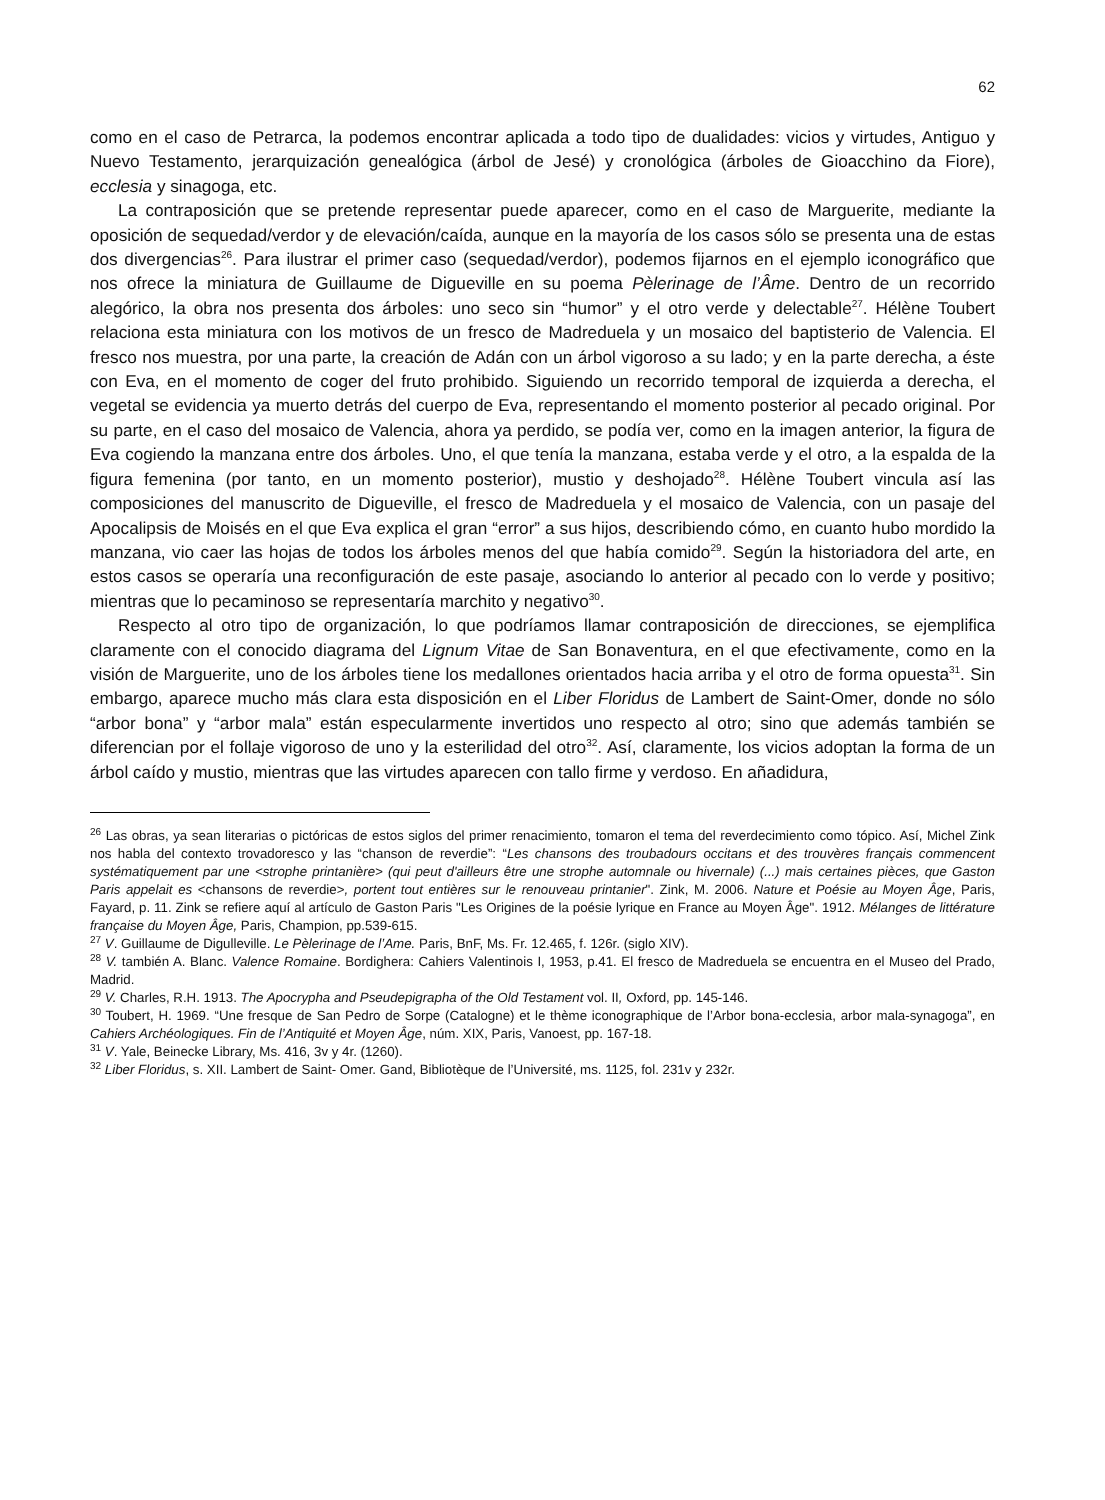62
como en el caso de Petrarca, la podemos encontrar aplicada a todo tipo de dualidades: vicios y virtudes, Antiguo y Nuevo Testamento, jerarquización genealógica (árbol de Jesé) y cronológica (árboles de Gioacchino da Fiore), ecclesia y sinagoga, etc.
La contraposición que se pretende representar puede aparecer, como en el caso de Marguerite, mediante la oposición de sequedad/verdor y de elevación/caída, aunque en la mayoría de los casos sólo se presenta una de estas dos divergencias<sup>26</sup>. Para ilustrar el primer caso (sequedad/verdor), podemos fijarnos en el ejemplo iconográfico que nos ofrece la miniatura de Guillaume de Digueville en su poema Pèlerinage de l’Âme. Dentro de un recorrido alegórico, la obra nos presenta dos árboles: uno seco sin “humor” y el otro verde y delectable<sup>27</sup>. Hélène Toubert relaciona esta miniatura con los motivos de un fresco de Madreduela y un mosaico del baptisterio de Valencia. El fresco nos muestra, por una parte, la creación de Adán con un árbol vigoroso a su lado; y en la parte derecha, a éste con Eva, en el momento de coger del fruto prohibido. Siguiendo un recorrido temporal de izquierda a derecha, el vegetal se evidencia ya muerto detrás del cuerpo de Eva, representando el momento posterior al pecado original. Por su parte, en el caso del mosaico de Valencia, ahora ya perdido, se podía ver, como en la imagen anterior, la figura de Eva cogiendo la manzana entre dos árboles. Uno, el que tenía la manzana, estaba verde y el otro, a la espalda de la figura femenina (por tanto, en un momento posterior), mustio y deshojado<sup>28</sup>. Hélène Toubert vincula así las composiciones del manuscrito de Digueville, el fresco de Madreduela y el mosaico de Valencia, con un pasaje del Apocalipsis de Moisés en el que Eva explica el gran “error” a sus hijos, describiendo cómo, en cuanto hubo mordido la manzana, vio caer las hojas de todos los árboles menos del que había comido<sup>29</sup>. Según la historiadora del arte, en estos casos se operaría una reconfiguración de este pasaje, asociando lo anterior al pecado con lo verde y positivo; mientras que lo pecaminoso se representaría marchito y negativo<sup>30</sup>.
Respecto al otro tipo de organización, lo que podríamos llamar contraposición de direcciones, se ejemplifica claramente con el conocido diagrama del Lignum Vitae de San Bonaventura, en el que efectivamente, como en la visión de Marguerite, uno de los árboles tiene los medallones orientados hacia arriba y el otro de forma opuesta<sup>31</sup>. Sin embargo, aparece mucho más clara esta disposición en el Liber Floridus de Lambert de Saint-Omer, donde no sólo “arbor bona” y “arbor mala” están especularmente invertidos uno respecto al otro; sino que además también se diferencian por el follaje vigoroso de uno y la esterilidad del otro<sup>32</sup>. Así, claramente, los vicios adoptan la forma de un árbol caído y mustio, mientras que las virtudes aparecen con tallo firme y verdoso. En añadidura,
<sup>26</sup> Las obras, ya sean literarias o pictóricas de estos siglos del primer renacimiento, tomaron el tema del reverdecimiento como tópico. Así, Michel Zink nos habla del contexto trovadoresco y las “chanson de reverdie”: “Les chansons des troubadours occitans et des trouvères français commencent systématiquement par une <strophe printanière> (qui peut d'ailleurs être une strophe automnale ou hivernale) (...) mais certaines pièces, que Gaston Paris appelait es <chansons de reverdie>, portent tout entières sur le renouveau printanier". Zink, M. 2006. Nature et Poésie au Moyen Âge, Paris, Fayard, p. 11. Zink se refiere aquí al artículo de Gaston Paris "Les Origines de la poésie lyrique en France au Moyen Âge". 1912. Mélanges de littérature française du Moyen Âge, Paris, Champion, pp.539-615.
<sup>27</sup> V. Guillaume de Digulleville. Le Pèlerinage de l’Ame. Paris, BnF, Ms. Fr. 12.465, f. 126r. (siglo XIV).
<sup>28</sup> V. también A. Blanc. Valence Romaine. Bordighera: Cahiers Valentinois I, 1953, p.41. El fresco de Madreduela se encuentra en el Museo del Prado, Madrid.
<sup>29</sup> V. Charles, R.H. 1913. The Apocrypha and Pseudepigrapha of the Old Testament vol. II, Oxford, pp. 145-146.
<sup>30</sup> Toubert, H. 1969. “Une fresque de San Pedro de Sorpe (Catalogne) et le thème iconographique de l’Arbor bona-ecclesia, arbor mala-synagoga”, en Cahiers Archéologiques. Fin de l’Antiquité et Moyen Âge, núm. XIX, Paris, Vanoest, pp. 167-18.
<sup>31</sup> V. Yale, Beinecke Library, Ms. 416, 3v y 4r. (1260).
<sup>32</sup> Liber Floridus, s. XII. Lambert de Saint- Omer. Gand, Bibliotèque de l’Université, ms. 1125, fol. 231v y 232r.